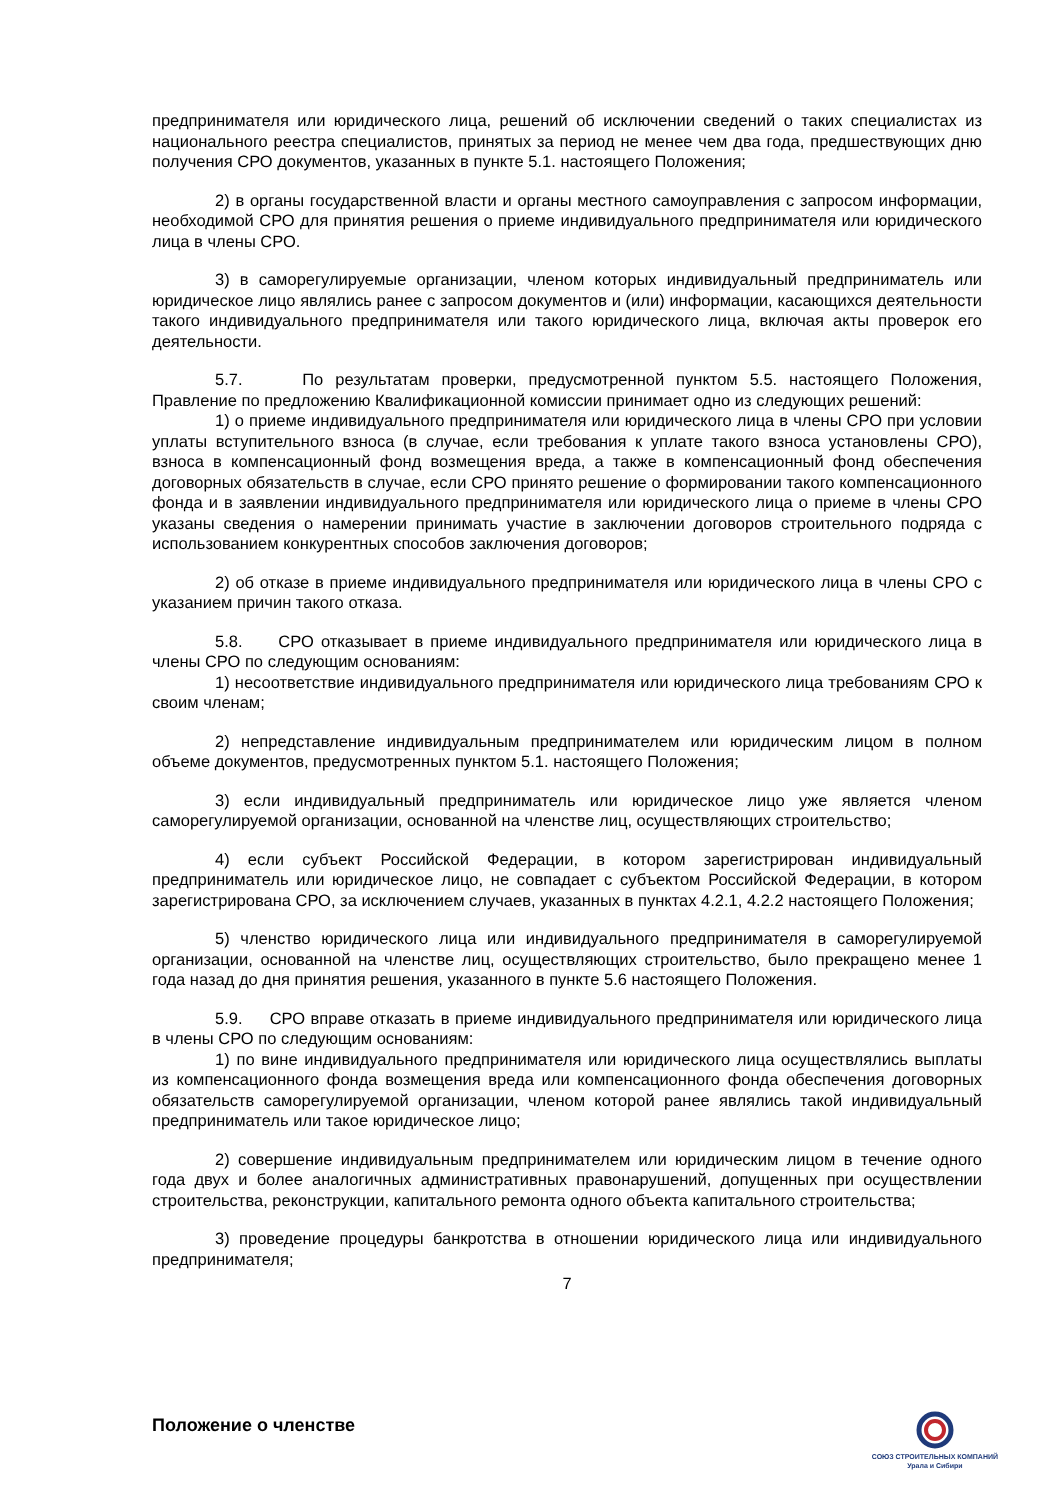предпринимателя или юридического лица, решений об исключении сведений о таких специалистах из национального реестра специалистов, принятых за период не менее чем два года, предшествующих дню получения СРО документов, указанных в пункте 5.1. настоящего Положения;
2) в органы государственной власти и органы местного самоуправления с запросом информации, необходимой СРО для принятия решения о приеме индивидуального предпринимателя или юридического лица в члены СРО.
3) в саморегулируемые организации, членом которых индивидуальный предприниматель или юридическое лицо являлись ранее с запросом документов и (или) информации, касающихся деятельности такого индивидуального предпринимателя или такого юридического лица, включая акты проверок его деятельности.
5.7. По результатам проверки, предусмотренной пунктом 5.5. настоящего Положения, Правление по предложению Квалификационной комиссии принимает одно из следующих решений:
1) о приеме индивидуального предпринимателя или юридического лица в члены СРО при условии уплаты вступительного взноса (в случае, если требования к уплате такого взноса установлены СРО), взноса в компенсационный фонд возмещения вреда, а также в компенсационный фонд обеспечения договорных обязательств в случае, если СРО принято решение о формировании такого компенсационного фонда и в заявлении индивидуального предпринимателя или юридического лица о приеме в члены СРО указаны сведения о намерении принимать участие в заключении договоров строительного подряда с использованием конкурентных способов заключения договоров;
2) об отказе в приеме индивидуального предпринимателя или юридического лица в члены СРО с указанием причин такого отказа.
5.8. СРО отказывает в приеме индивидуального предпринимателя или юридического лица в члены СРО по следующим основаниям:
1) несоответствие индивидуального предпринимателя или юридического лица требованиям СРО к своим членам;
2) непредставление индивидуальным предпринимателем или юридическим лицом в полном объеме документов, предусмотренных пунктом 5.1. настоящего Положения;
3) если индивидуальный предприниматель или юридическое лицо уже является членом саморегулируемой организации, основанной на членстве лиц, осуществляющих строительство;
4) если субъект Российской Федерации, в котором зарегистрирован индивидуальный предприниматель или юридическое лицо, не совпадает с субъектом Российской Федерации, в котором зарегистрирована СРО, за исключением случаев, указанных в пунктах 4.2.1, 4.2.2 настоящего Положения;
5) членство юридического лица или индивидуального предпринимателя в саморегулируемой организации, основанной на членстве лиц, осуществляющих строительство, было прекращено менее 1 года назад до дня принятия решения, указанного в пункте 5.6 настоящего Положения.
5.9. СРО вправе отказать в приеме индивидуального предпринимателя или юридического лица в члены СРО по следующим основаниям:
1) по вине индивидуального предпринимателя или юридического лица осуществлялись выплаты из компенсационного фонда возмещения вреда или компенсационного фонда обеспечения договорных обязательств саморегулируемой организации, членом которой ранее являлись такой индивидуальный предприниматель или такое юридическое лицо;
2) совершение индивидуальным предпринимателем или юридическим лицом в течение одного года двух и более аналогичных административных правонарушений, допущенных при осуществлении строительства, реконструкции, капитального ремонта одного объекта капитального строительства;
3) проведение процедуры банкротства в отношении юридического лица или индивидуального предпринимателя;
7
Положение о членстве
СОЮЗ СТРОИТЕЛЬНЫХ КОМПАНИЙ
Урала и Сибири